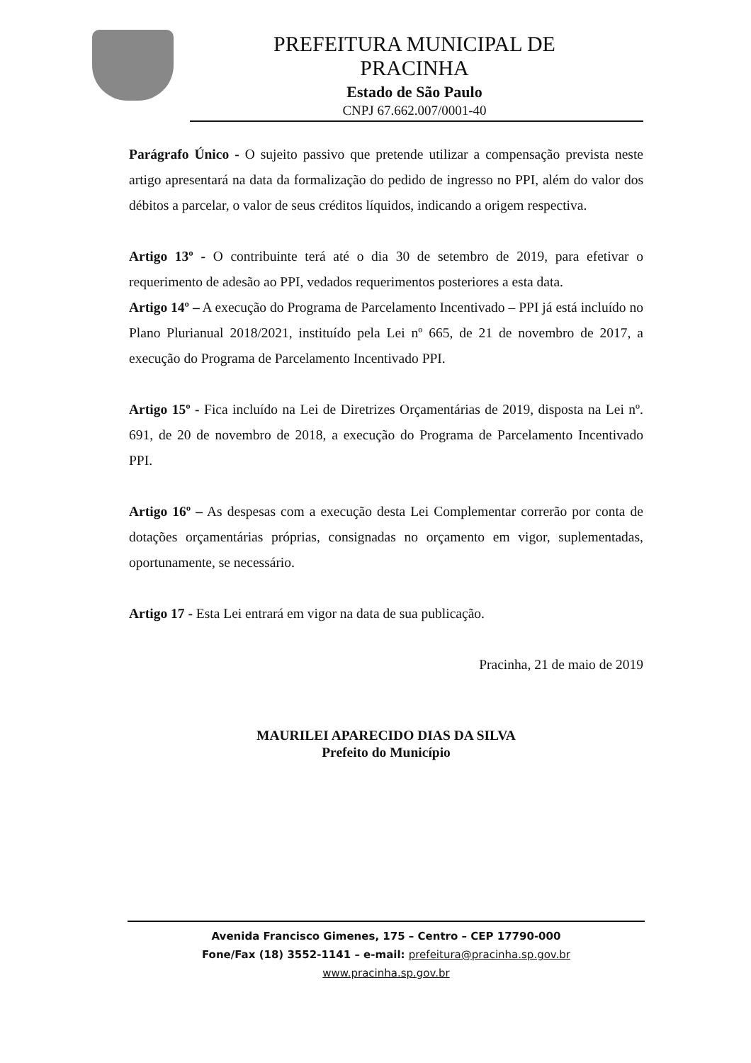PREFEITURA MUNICIPAL DE
PRACINHA
Estado de São Paulo
CNPJ 67.662.007/0001-40
Parágrafo Único - O sujeito passivo que pretende utilizar a compensação prevista neste artigo apresentará na data da formalização do pedido de ingresso no PPI, além do valor dos débitos a parcelar, o valor de seus créditos líquidos, indicando a origem respectiva.
Artigo 13º - O contribuinte terá até o dia 30 de setembro de 2019, para efetivar o requerimento de adesão ao PPI, vedados requerimentos posteriores a esta data.
Artigo 14º – A execução do Programa de Parcelamento Incentivado – PPI já está incluído no Plano Plurianual 2018/2021, instituído pela Lei nº 665, de 21 de novembro de 2017, a execução do Programa de Parcelamento Incentivado PPI.
Artigo 15º - Fica incluído na Lei de Diretrizes Orçamentárias de 2019, disposta na Lei nº. 691, de 20 de novembro de 2018, a execução do Programa de Parcelamento Incentivado PPI.
Artigo 16º – As despesas com a execução desta Lei Complementar correrão por conta de dotações orçamentárias próprias, consignadas no orçamento em vigor, suplementadas, oportunamente, se necessário.
Artigo 17 - Esta Lei entrará em vigor na data de sua publicação.
Pracinha, 21 de maio de 2019
MAURILEI APARECIDO DIAS DA SILVA
Prefeito do Município
Avenida Francisco Gimenes, 175 – Centro – CEP 17790-000
Fone/Fax (18) 3552-1141 – e-mail: prefeitura@pracinha.sp.gov.br
www.pracinha.sp.gov.br